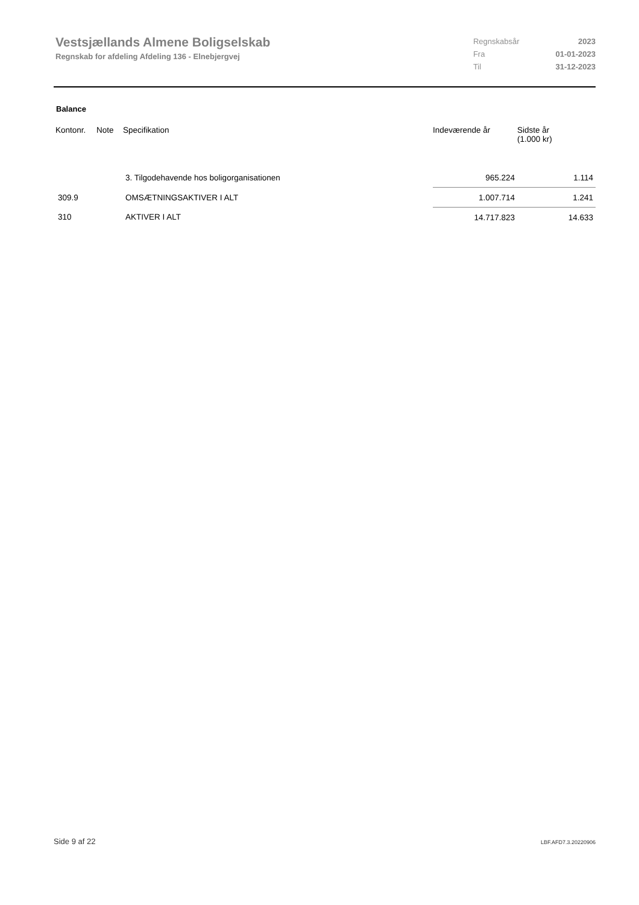Vestsjællands Almene Boligselskab
Regnskab for afdeling Afdeling 136 - Elnebjergvej
| Regnskabsår | 2023 |
| Fra | 01-01-2023 |
| Til | 31-12-2023 |
Balance
| Kontonr. | Note | Specifikation | Indeværende år | Sidste år (1.000 kr) |
| --- | --- | --- | --- | --- |
| | | 3. Tilgodehavende hos boligorganisationen | 965.224 | 1.114 |
| 309.9 | | OMSÆTNINGSAKTIVER I ALT | 1.007.714 | 1.241 |
| 310 | | AKTIVER I ALT | 14.717.823 | 14.633 |
Side 9 af 22 LBF.AFD7.3.20220906